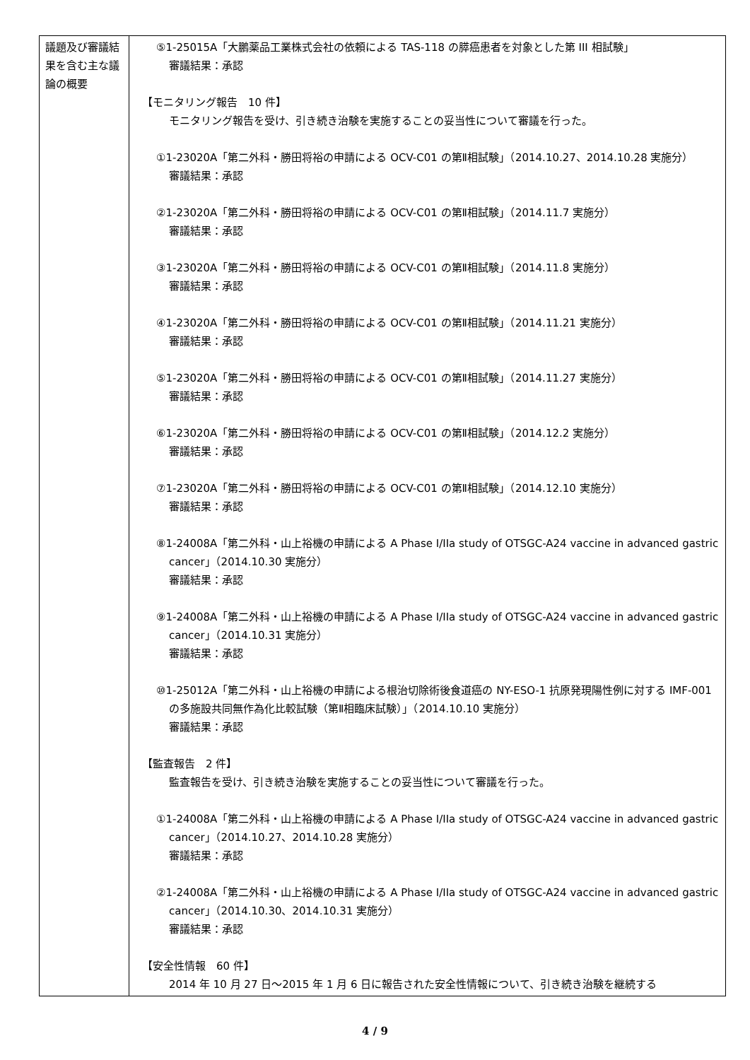| 議題及び審議結果を含む主な議論の概要 | ⑤1-25015A「大鵬薬品工業株式会社の依頼による TAS-118 の膵癌患者を対象とした第 III 相試験」 審議結果：承認 【モニタリング報告 10 件】 モニタリング報告を受け、引き続き治験を実施することの妥当性について審議を行った。 ①1-23020A「第二外科・勝田将裕の申請による OCV-C01 の第Ⅱ相試験」（2014.10.27、2014.10.28 実施分） 審議結果：承認 ②1-23020A「第二外科・勝田将裕の申請による OCV-C01 の第Ⅱ相試験」（2014.11.7 実施分） 審議結果：承認 ③1-23020A「第二外科・勝田将裕の申請による OCV-C01 の第Ⅱ相試験」（2014.11.8 実施分） 審議結果：承認 ④1-23020A「第二外科・勝田将裕の申請による OCV-C01 の第Ⅱ相試験」（2014.11.21 実施分） 審議結果：承認 ⑤1-23020A「第二外科・勝田将裕の申請による OCV-C01 の第Ⅱ相試験」（2014.11.27 実施分） 審議結果：承認 ⑥1-23020A「第二外科・勝田将裕の申請による OCV-C01 の第Ⅱ相試験」（2014.12.2 実施分） 審議結果：承認 ⑦1-23020A「第二外科・勝田将裕の申請による OCV-C01 の第Ⅱ相試験」（2014.12.10 実施分） 審議結果：承認 ⑧1-24008A「第二外科・山上裕機の申請による A Phase I/IIa study of OTSGC-A24 vaccine in advanced gastric cancer」（2014.10.30 実施分） 審議結果：承認 ⑨1-24008A「第二外科・山上裕機の申請による A Phase I/IIa study of OTSGC-A24 vaccine in advanced gastric cancer」（2014.10.31 実施分） 審議結果：承認 ⑩1-25012A「第二外科・山上裕機の申請による根治切除術後食道癌の NY-ESO-1 抗原発現陽性例に対する IMF-001 の多施設共同無作為化比較試験（第Ⅱ相臨床試験）」（2014.10.10 実施分） 審議結果：承認 【監査報告 2 件】 監査報告を受け、引き続き治験を実施することの妥当性について審議を行った。 ①1-24008A「第二外科・山上裕機の申請による A Phase I/IIa study of OTSGC-A24 vaccine in advanced gastric cancer」（2014.10.27、2014.10.28 実施分） 審議結果：承認 ②1-24008A「第二外科・山上裕機の申請による A Phase I/IIa study of OTSGC-A24 vaccine in advanced gastric cancer」（2014.10.30、2014.10.31 実施分） 審議結果：承認 【安全性情報 60 件】 2014 年 10 月 27 日～2015 年 1 月 6 日に報告された安全性情報について、引き続き治験を継続する |
4 / 9